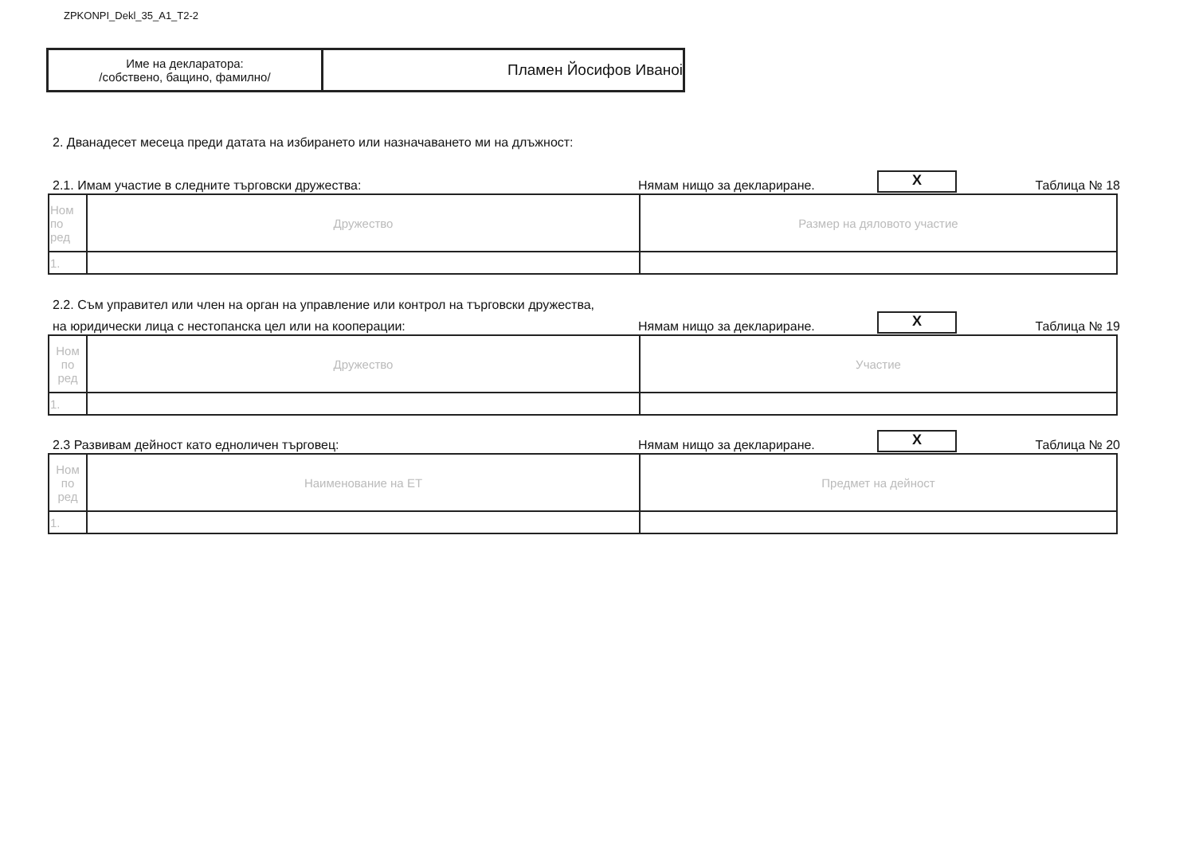ZPKONPI_Dekl_35_A1_T2-2
| Име на декларатора: /собствено, бащино, фамилно/ | Пламен Йосифов Иваноі |
2. Дванадесет месеца преди датата на избирането или назначаването ми на длъжност:
2.1. Имам участие в следните търговски дружества: Нямам нищо за деклариране. X Таблица № 18
| Ном по ред | Дружество | Размер на дяловото участие |
| --- | --- | --- |
| 1. | | |
2.2. Съм управител или член на орган на управление или контрол на търговски дружества,
на юридически лица с нестопанска цел или на кооперации: Нямам нищо за деклариране. X Таблица № 19
| Ном по ред | Дружество | Участие |
| --- | --- | --- |
| 1. | | |
2.3 Развивам дейност като едноличен търговец: Нямам нищо за деклариране. X Таблица № 20
| Ном по ред | Наименование на ЕТ | Предмет на дейност |
| --- | --- | --- |
| 1. | | |